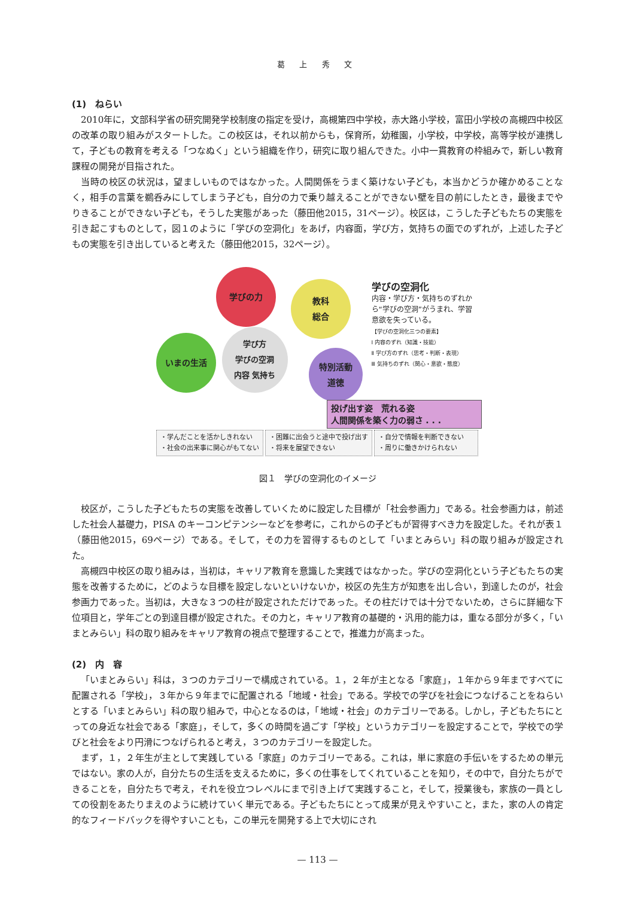葛 上 秀 文
(1)　ねらい
2010年に，文部科学省の研究開発学校制度の指定を受け，高槻第四中学校，赤大路小学校，富田小学校の高槻四中校区の改革の取り組みがスタートした。この校区は，それ以前からも，保育所，幼稚園，小学校，中学校，高等学校が連携して，子どもの教育を考える「つなぬく」という組織を作り，研究に取り組んできた。小中一貫教育の枠組みで，新しい教育課程の開発が目指された。
当時の校区の状況は，望ましいものではなかった。人間関係をうまく築けない子ども，本当かどうか確かめることなく，相手の言葉を鵜呑みにしてしまう子ども，自分の力で乗り越えることができない壁を目の前にしたとき，最後までやりきることができない子ども，そうした実態があった（藤田他2015，31ページ）。校区は，こうした子どもたちの実態を引き起こすものとして，図１のように「学びの空洞化」をあげ，内容面，学び方，気持ちの面でのずれが，上述した子どもの実態を引き出していると考えた（藤田他2015，32ページ）。
学びの力
教科
総合
いまの生活
学び方
学びの空洞
内容 気持ち
特別活動
道徳
学びの空洞化
内容・学び方・気持ちのずれから“学びの空洞”がうまれ、学習意欲を失っている。
【学びの空洞化三つの要素】
Ⅰ 内容のずれ（知識・技能）
Ⅱ 学び方のずれ（思考・判断・表現）
Ⅲ 気持ちのずれ（関心・意欲・態度）
投げ出す姿　荒れる姿
人間関係を築く力の弱さ . . .
・学んだことを活かしきれない
・社会の出来事に関心がもてない
・困難に出会うと途中で投げ出す
・将来を展望できない
・自分で情報を判断できない
・周りに働きかけられない
図１　学びの空洞化のイメージ
校区が，こうした子どもたちの実態を改善していくために設定した目標が「社会参画力」である。社会参画力は，前述した社会人基礎力，PISA のキーコンピテンシーなどを参考に，これからの子どもが習得すべき力を設定した。それが表１（藤田他2015，69ページ）である。そして，その力を習得するものとして「いまとみらい」科の取り組みが設定された。
高槻四中校区の取り組みは，当初は，キャリア教育を意識した実践ではなかった。学びの空洞化という子どもたちの実態を改善するために，どのような目標を設定しないといけないか，校区の先生方が知恵を出し合い，到達したのが，社会参画力であった。当初は，大きな３つの柱が設定されただけであった。その柱だけでは十分でないため，さらに詳細な下位項目と，学年ごとの到達目標が設定された。その力と，キャリア教育の基礎的・汎用的能力は，重なる部分が多く，「いまとみらい」科の取り組みをキャリア教育の視点で整理することで，推進力が高まった。
(2)　内　容
「いまとみらい」科は，３つのカテゴリーで構成されている。１，２年が主となる「家庭」，１年から９年まですべてに配置される「学校」，３年から９年までに配置される「地域・社会」である。学校での学びを社会につなげることをねらいとする「いまとみらい」科の取り組みで，中心となるのは，「地域・社会」のカテゴリーである。しかし，子どもたちにとっての身近な社会である「家庭」，そして，多くの時間を過ごす「学校」というカテゴリーを設定することで，学校での学びと社会をより円滑につなげられると考え，３つのカテゴリーを設定した。
まず，１，２年生が主として実践している「家庭」のカテゴリーである。これは，単に家庭の手伝いをするための単元ではない。家の人が，自分たちの生活を支えるために，多くの仕事をしてくれていることを知り，その中で，自分たちができることを，自分たちで考え，それを役立つレベルにまで引き上げて実践すること，そして，授業後も，家族の一員としての役割をあたりまえのように続けていく単元である。子どもたちにとって成果が見えやすいこと，また，家の人の肯定的なフィードバックを得やすいことも，この単元を開発する上で大切にされ
— 113 —